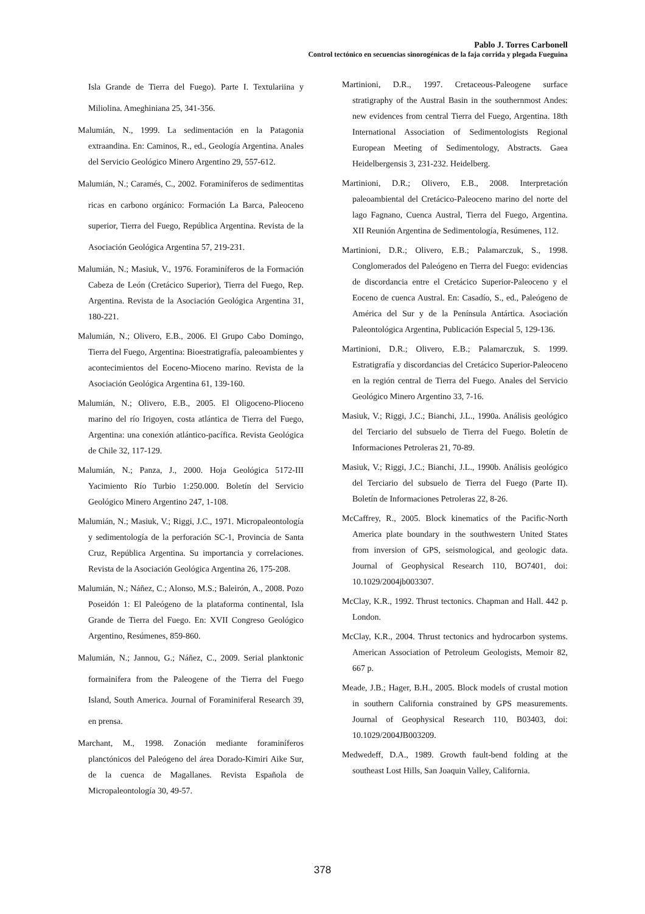Pablo J. Torres Carbonell
Control tectónico en secuencias sinorogénicas de la faja corrida y plegada Fueguina
Isla Grande de Tierra del Fuego). Parte I. Textulariina y Miliolina. Ameghiniana 25, 341-356.
Malumián, N., 1999. La sedimentación en la Patagonia extraandina. En: Caminos, R., ed., Geología Argentina. Anales del Servicio Geológico Minero Argentino 29, 557-612.
Malumián, N.; Caramés, C., 2002. Foraminíferos de sedimentitas ricas en carbono orgánico: Formación La Barca, Paleoceno superior, Tierra del Fuego, República Argentina. Revista de la Asociación Geológica Argentina 57, 219-231.
Malumián, N.; Masiuk, V., 1976. Foraminíferos de la Formación Cabeza de León (Cretácico Superior), Tierra del Fuego, Rep. Argentina. Revista de la Asociación Geológica Argentina 31, 180-221.
Malumián, N.; Olivero, E.B., 2006. El Grupo Cabo Domingo, Tierra del Fuego, Argentina: Bioestratigrafía, paleoambientes y acontecimientos del Eoceno-Mioceno marino. Revista de la Asociación Geológica Argentina 61, 139-160.
Malumián, N.; Olivero, E.B., 2005. El Oligoceno-Plioceno marino del río Irigoyen, costa atlántica de Tierra del Fuego, Argentina: una conexión atlántico-pacífica. Revista Geológica de Chile 32, 117-129.
Malumián, N.; Panza, J., 2000. Hoja Geológica 5172-III Yacimiento Río Turbio 1:250.000. Boletín del Servicio Geológico Minero Argentino 247, 1-108.
Malumián, N.; Masiuk, V.; Riggi, J.C., 1971. Micropaleontología y sedimentología de la perforación SC-1, Provincia de Santa Cruz, República Argentina. Su importancia y correlaciones. Revista de la Asociación Geológica Argentina 26, 175-208.
Malumián, N.; Náñez, C.; Alonso, M.S.; Baleirón, A., 2008. Pozo Poseidón 1: El Paleógeno de la plataforma continental, Isla Grande de Tierra del Fuego. En: XVII Congreso Geológico Argentino, Resúmenes, 859-860.
Malumián, N.; Jannou, G.; Náñez, C., 2009. Serial planktonic formainifera from the Paleogene of the Tierra del Fuego Island, South America. Journal of Foraminiferal Research 39, en prensa.
Marchant, M., 1998. Zonación mediante foraminíferos planctónicos del Paleógeno del área Dorado-Kimiri Aike Sur, de la cuenca de Magallanes. Revista Española de Micropaleontología 30, 49-57.
Martinioni, D.R., 1997. Cretaceous-Paleogene surface stratigraphy of the Austral Basin in the southernmost Andes: new evidences from central Tierra del Fuego, Argentina. 18th International Association of Sedimentologists Regional European Meeting of Sedimentology, Abstracts. Gaea Heidelbergensis 3, 231-232. Heidelberg.
Martinioni, D.R.; Olivero, E.B., 2008. Interpretación paleoambiental del Cretácico-Paleoceno marino del norte del lago Fagnano, Cuenca Austral, Tierra del Fuego, Argentina. XII Reunión Argentina de Sedimentología, Resúmenes, 112.
Martinioni, D.R.; Olivero, E.B.; Palamarczuk, S., 1998. Conglomerados del Paleógeno en Tierra del Fuego: evidencias de discordancia entre el Cretácico Superior-Paleoceno y el Eoceno de cuenca Austral. En: Casadío, S., ed., Paleógeno de América del Sur y de la Península Antártica. Asociación Paleontológica Argentina, Publicación Especial 5, 129-136.
Martinioni, D.R.; Olivero, E.B.; Palamarczuk, S. 1999. Estratigrafía y discordancias del Cretácico Superior-Paleoceno en la región central de Tierra del Fuego. Anales del Servicio Geológico Minero Argentino 33, 7-16.
Masiuk, V.; Riggi, J.C.; Bianchi, J.L., 1990a. Análisis geológico del Terciario del subsuelo de Tierra del Fuego. Boletín de Informaciones Petroleras 21, 70-89.
Masiuk, V.; Riggi, J.C.; Bianchi, J.L., 1990b. Análisis geológico del Terciario del subsuelo de Tierra del Fuego (Parte II). Boletín de Informaciones Petroleras 22, 8-26.
McCaffrey, R., 2005. Block kinematics of the Pacific-North America plate boundary in the southwestern United States from inversion of GPS, seismological, and geologic data. Journal of Geophysical Research 110, BO7401, doi: 10.1029/2004jb003307.
McClay, K.R., 1992. Thrust tectonics. Chapman and Hall. 442 p. London.
McClay, K.R., 2004. Thrust tectonics and hydrocarbon systems. American Association of Petroleum Geologists, Memoir 82, 667 p.
Meade, J.B.; Hager, B.H., 2005. Block models of crustal motion in southern California constrained by GPS measurements. Journal of Geophysical Research 110, B03403, doi: 10.1029/2004JB003209.
Medwedeff, D.A., 1989. Growth fault-bend folding at the southeast Lost Hills, San Joaquin Valley, California.
378